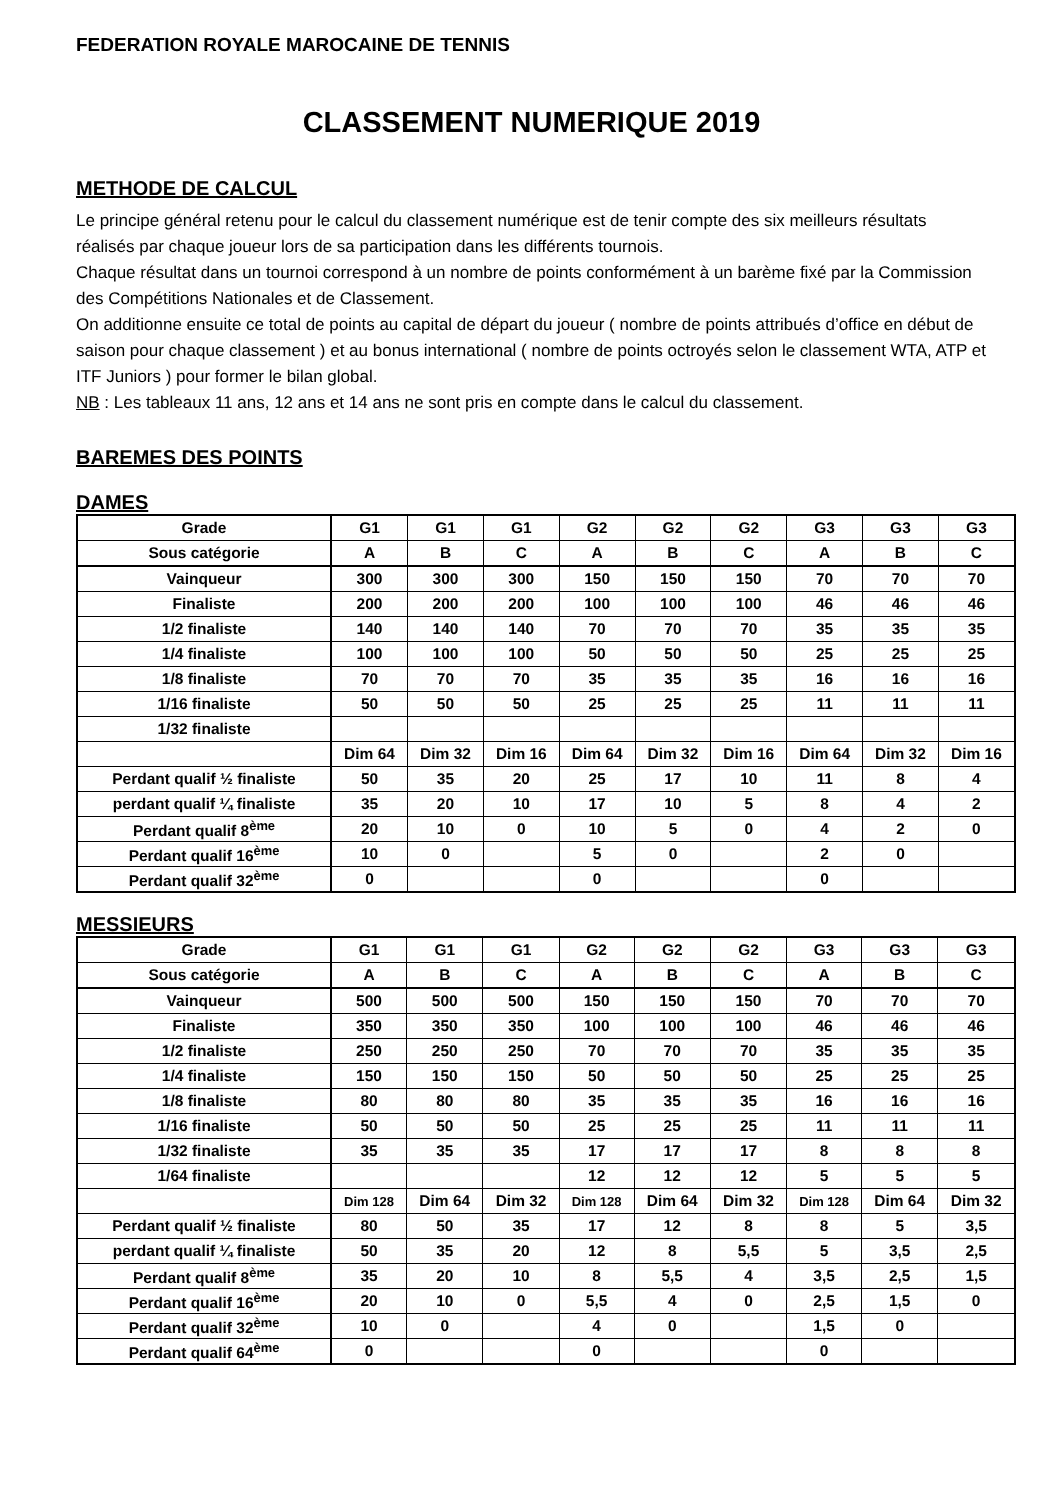FEDERATION ROYALE MAROCAINE DE TENNIS
CLASSEMENT NUMERIQUE 2019
METHODE DE CALCUL
Le principe général retenu pour le calcul du classement numérique est de tenir compte des six meilleurs résultats réalisés par chaque joueur lors de sa participation dans les différents tournois.
Chaque résultat dans un tournoi correspond à un nombre de points conformément à un barème fixé par la Commission des Compétitions Nationales et de Classement.
On additionne ensuite ce total de points au capital de départ du joueur ( nombre de points attribués d’office en début de saison pour chaque classement ) et au bonus international ( nombre de points octroyés selon le classement WTA, ATP et ITF Juniors ) pour former le bilan global.
NB : Les tableaux 11 ans, 12 ans et 14 ans ne sont pris en compte dans le calcul du classement.
BAREMES DES POINTS
DAMES
| Grade | G1 | G1 | G1 | G2 | G2 | G2 | G3 | G3 | G3 |
| Sous catégorie | A | B | C | A | B | C | A | B | C |
| Vainqueur | 300 | 300 | 300 | 150 | 150 | 150 | 70 | 70 | 70 |
| Finaliste | 200 | 200 | 200 | 100 | 100 | 100 | 46 | 46 | 46 |
| 1/2 finaliste | 140 | 140 | 140 | 70 | 70 | 70 | 35 | 35 | 35 |
| 1/4 finaliste | 100 | 100 | 100 | 50 | 50 | 50 | 25 | 25 | 25 |
| 1/8 finaliste | 70 | 70 | 70 | 35 | 35 | 35 | 16 | 16 | 16 |
| 1/16 finaliste | 50 | 50 | 50 | 25 | 25 | 25 | 11 | 11 | 11 |
| 1/32 finaliste | | | | | | | | | |
| | Dim 64 | Dim 32 | Dim 16 | Dim 64 | Dim 32 | Dim 16 | Dim 64 | Dim 32 | Dim 16 |
| Perdant qualif ½ finaliste | 50 | 35 | 20 | 25 | 17 | 10 | 11 | 8 | 4 |
| perdant qualif ¼ finaliste | 35 | 20 | 10 | 17 | 10 | 5 | 8 | 4 | 2 |
| Perdant qualif 8<sup>ème</sup> | 20 | 10 | 0 | 10 | 5 | 0 | 4 | 2 | 0 |
| Perdant qualif 16<sup>ème</sup> | 10 | 0 | | 5 | 0 | | 2 | 0 | |
| Perdant qualif 32<sup>ème</sup> | 0 | | | 0 | | | 0 | | |
MESSIEURS
| Grade | G1 | G1 | G1 | G2 | G2 | G2 | G3 | G3 | G3 |
| Sous catégorie | A | B | C | A | B | C | A | B | C |
| Vainqueur | 500 | 500 | 500 | 150 | 150 | 150 | 70 | 70 | 70 |
| Finaliste | 350 | 350 | 350 | 100 | 100 | 100 | 46 | 46 | 46 |
| 1/2 finaliste | 250 | 250 | 250 | 70 | 70 | 70 | 35 | 35 | 35 |
| 1/4 finaliste | 150 | 150 | 150 | 50 | 50 | 50 | 25 | 25 | 25 |
| 1/8 finaliste | 80 | 80 | 80 | 35 | 35 | 35 | 16 | 16 | 16 |
| 1/16 finaliste | 50 | 50 | 50 | 25 | 25 | 25 | 11 | 11 | 11 |
| 1/32 finaliste | 35 | 35 | 35 | 17 | 17 | 17 | 8 | 8 | 8 |
| 1/64 finaliste | | | | 12 | 12 | 12 | 5 | 5 | 5 |
| | Dim 128 | Dim 64 | Dim 32 | Dim 128 | Dim 64 | Dim 32 | Dim 128 | Dim 64 | Dim 32 |
| Perdant qualif ½ finaliste | 80 | 50 | 35 | 17 | 12 | 8 | 8 | 5 | 3,5 |
| perdant qualif ¼ finaliste | 50 | 35 | 20 | 12 | 8 | 5,5 | 5 | 3,5 | 2,5 |
| Perdant qualif 8<sup>ème</sup> | 35 | 20 | 10 | 8 | 5,5 | 4 | 3,5 | 2,5 | 1,5 |
| Perdant qualif 16<sup>ème</sup> | 20 | 10 | 0 | 5,5 | 4 | 0 | 2,5 | 1,5 | 0 |
| Perdant qualif 32<sup>ème</sup> | 10 | 0 | | 4 | 0 | | 1,5 | 0 | |
| Perdant qualif 64<sup>ème</sup> | 0 | | | 0 | | | 0 | | |